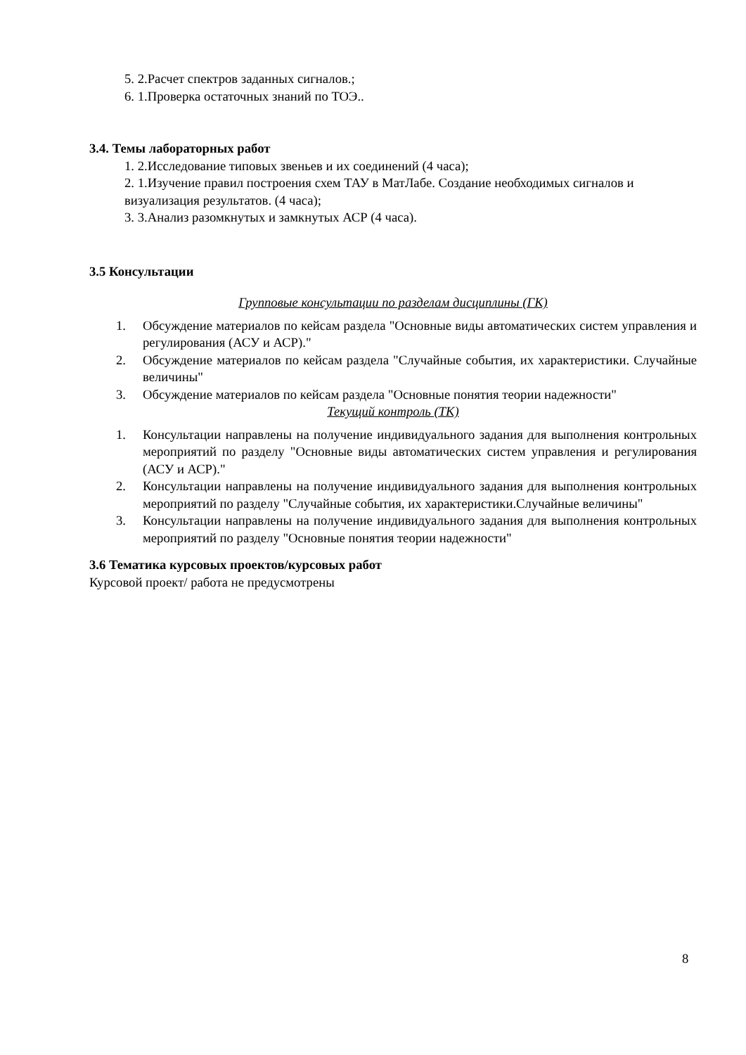5. 2.Расчет спектров заданных сигналов.;
6. 1.Проверка остаточных знаний по ТОЭ..
3.4. Темы лабораторных работ
1. 2.Исследование типовых звеньев и их соединений (4 часа);
2. 1.Изучение правил построения схем ТАУ в МатЛабе. Создание необходимых сигналов и визуализация результатов. (4 часа);
3. 3.Анализ разомкнутых и замкнутых АСР (4 часа).
3.5 Консультации
Групповые консультации по разделам дисциплины (ГК)
1. Обсуждение материалов по кейсам раздела "Основные виды автоматических систем управления и регулирования (АСУ и АСР)."
2. Обсуждение материалов по кейсам раздела "Случайные события, их характеристики. Случайные величины"
3. Обсуждение материалов по кейсам раздела "Основные понятия теории надежности"
Текущий контроль (ТК)
1. Консультации направлены на получение индивидуального задания для выполнения контрольных мероприятий по разделу "Основные виды автоматических систем управления и регулирования (АСУ и АСР)."
2. Консультации направлены на получение индивидуального задания для выполнения контрольных мероприятий по разделу "Случайные события, их характеристики.Случайные величины"
3. Консультации направлены на получение индивидуального задания для выполнения контрольных мероприятий по разделу "Основные понятия теории надежности"
3.6 Тематика курсовых проектов/курсовых работ
Курсовой проект/ работа не предусмотрены
8